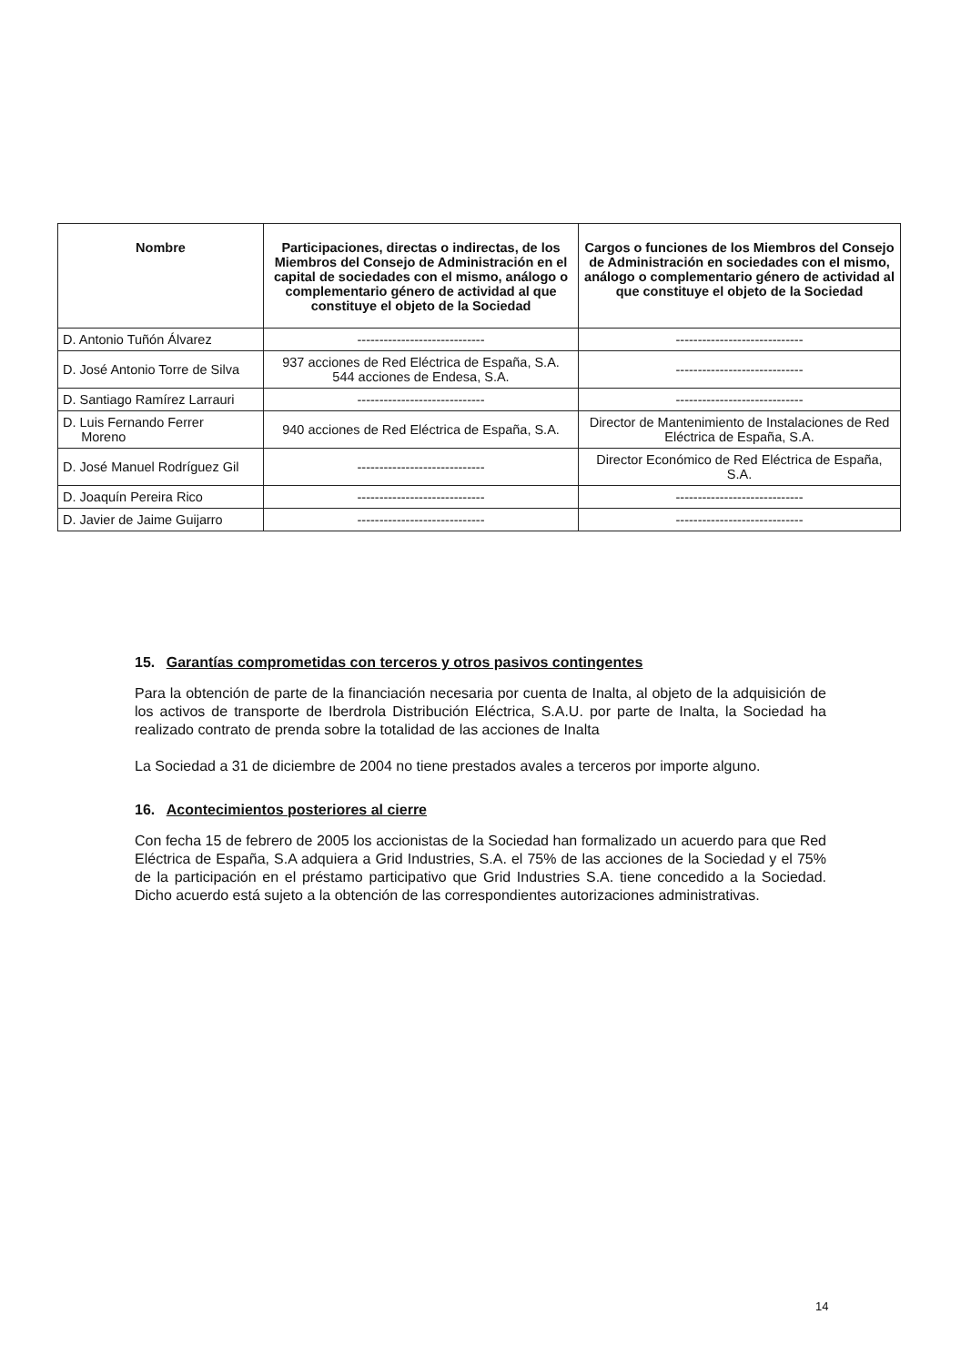| Nombre | Participaciones, directas o indirectas, de los Miembros del Consejo de Administración en el capital de sociedades con el mismo, análogo o complementario género de actividad al que constituye el objeto de la Sociedad | Cargos o funciones de los Miembros del Consejo de Administración en sociedades con el mismo, análogo o complementario género de actividad al que constituye el objeto de la Sociedad |
| --- | --- | --- |
| D. Antonio Tuñón Álvarez | ----------------------------- | ----------------------------- |
| D. José Antonio Torre de Silva | 937 acciones de Red Eléctrica de España, S.A. 544 acciones de Endesa, S.A. | ----------------------------- |
| D. Santiago Ramírez Larrauri | ----------------------------- | ----------------------------- |
| D. Luis Fernando Ferrer Moreno | 940 acciones de Red Eléctrica de España, S.A. | Director de Mantenimiento de Instalaciones de Red Eléctrica de España, S.A. |
| D. José Manuel Rodríguez Gil | ----------------------------- | Director Económico de Red Eléctrica de España, S.A. |
| D. Joaquín Pereira Rico | ----------------------------- | ----------------------------- |
| D. Javier de Jaime Guijarro | ----------------------------- | ----------------------------- |
15. Garantías comprometidas con terceros y otros pasivos contingentes
Para la obtención de parte de la financiación necesaria por cuenta de Inalta, al objeto de la adquisición de los activos de transporte de Iberdrola Distribución Eléctrica, S.A.U. por parte de Inalta, la Sociedad ha realizado contrato de prenda sobre la totalidad de las acciones de Inalta
La Sociedad a 31 de diciembre de 2004 no tiene prestados avales a terceros por importe alguno.
16. Acontecimientos posteriores al cierre
Con fecha 15 de febrero de 2005 los accionistas de la Sociedad han formalizado un acuerdo para que Red Eléctrica de España, S.A adquiera a Grid Industries, S.A. el 75% de las acciones de la Sociedad y el 75% de la participación en el préstamo participativo que Grid Industries S.A. tiene concedido a la Sociedad. Dicho acuerdo está sujeto a la obtención de las correspondientes autorizaciones administrativas.
14